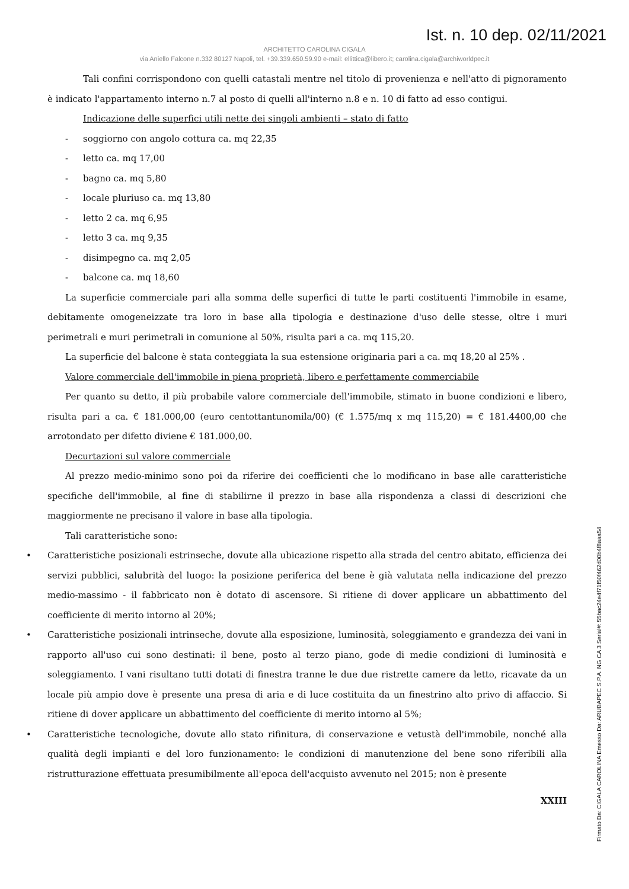Ist. n. 10 dep. 02/11/2021
ARCHITETTO CAROLINA CIGALA
via Aniello Falcone n.332 80127 Napoli, tel. +39.339.650.59.90 e-mail: ellittica@libero.it; carolina.cigala@archiworldpec.it
Tali confini corrispondono con quelli catastali mentre nel titolo di provenienza e nell'atto di pignoramento è indicato l'appartamento interno n.7 al posto di quelli all'interno n.8 e n. 10 di fatto ad esso contigui.
Indicazione delle superfici utili nette dei singoli ambienti – stato di fatto
- soggiorno con angolo cottura ca. mq 22,35
- letto ca. mq 17,00
- bagno ca. mq 5,80
- locale pluriuso ca. mq 13,80
- letto 2 ca. mq 6,95
- letto 3 ca. mq 9,35
- disimpegno ca. mq 2,05
- balcone ca. mq 18,60
La superficie commerciale pari alla somma delle superfici di tutte le parti costituenti l'immobile in esame, debitamente omogeneizzate tra loro in base alla tipologia e destinazione d'uso delle stesse, oltre i muri perimetrali e muri perimetrali in comunione al 50%, risulta pari a ca. mq 115,20.
La superficie del balcone è stata conteggiata la sua estensione originaria pari a ca. mq 18,20 al 25% .
Valore commerciale dell'immobile in piena proprietà, libero e perfettamente commerciabile
Per quanto su detto, il più probabile valore commerciale dell'immobile, stimato in buone condizioni e libero, risulta pari a ca. € 181.000,00 (euro centottantunomila/00) (€ 1.575/mq x mq 115,20) = € 181.4400,00 che arrotondato per difetto diviene € 181.000,00.
Decurtazioni sul valore commerciale
Al prezzo medio-minimo sono poi da riferire dei coefficienti che lo modificano in base alle caratteristiche specifiche dell'immobile, al fine di stabilirne il prezzo in base alla rispondenza a classi di descrizioni che maggiormente ne precisano il valore in base alla tipologia.
Tali caratteristiche sono:
• Caratteristiche posizionali estrinseche, dovute alla ubicazione rispetto alla strada del centro abitato, efficienza dei servizi pubblici, salubrità del luogo: la posizione periferica del bene è già valutata nella indicazione del prezzo medio-massimo - il fabbricato non è dotato di ascensore. Si ritiene di dover applicare un abbattimento del coefficiente di merito intorno al 20%;
• Caratteristiche posizionali intrinseche, dovute alla esposizione, luminosità, soleggiamento e grandezza dei vani in rapporto all'uso cui sono destinati: il bene, posto al terzo piano, gode di medie condizioni di luminosità e soleggiamento. I vani risultano tutti dotati di finestra tranne le due due ristrette camere da letto, ricavate da un locale più ampio dove è presente una presa di aria e di luce costituita da un finestrino alto privo di affaccio. Si ritiene di dover applicare un abbattimento del coefficiente di merito intorno al 5%;
• Caratteristiche tecnologiche, dovute allo stato rifinitura, di conservazione e vetustà dell'immobile, nonché alla qualità degli impianti e del loro funzionamento: le condizioni di manutenzione del bene sono riferibili alla ristrutturazione effettuata presumibilmente all'epoca dell'acquisto avvenuto nel 2015; non è presente
XXIII
Firmato Da: CIGALA CAROLINA Emesso Da: ARUBAPEC S.P.A. NG CA 3 Serial#: 55bac24e4f71f50f462d00b4f8aaa54